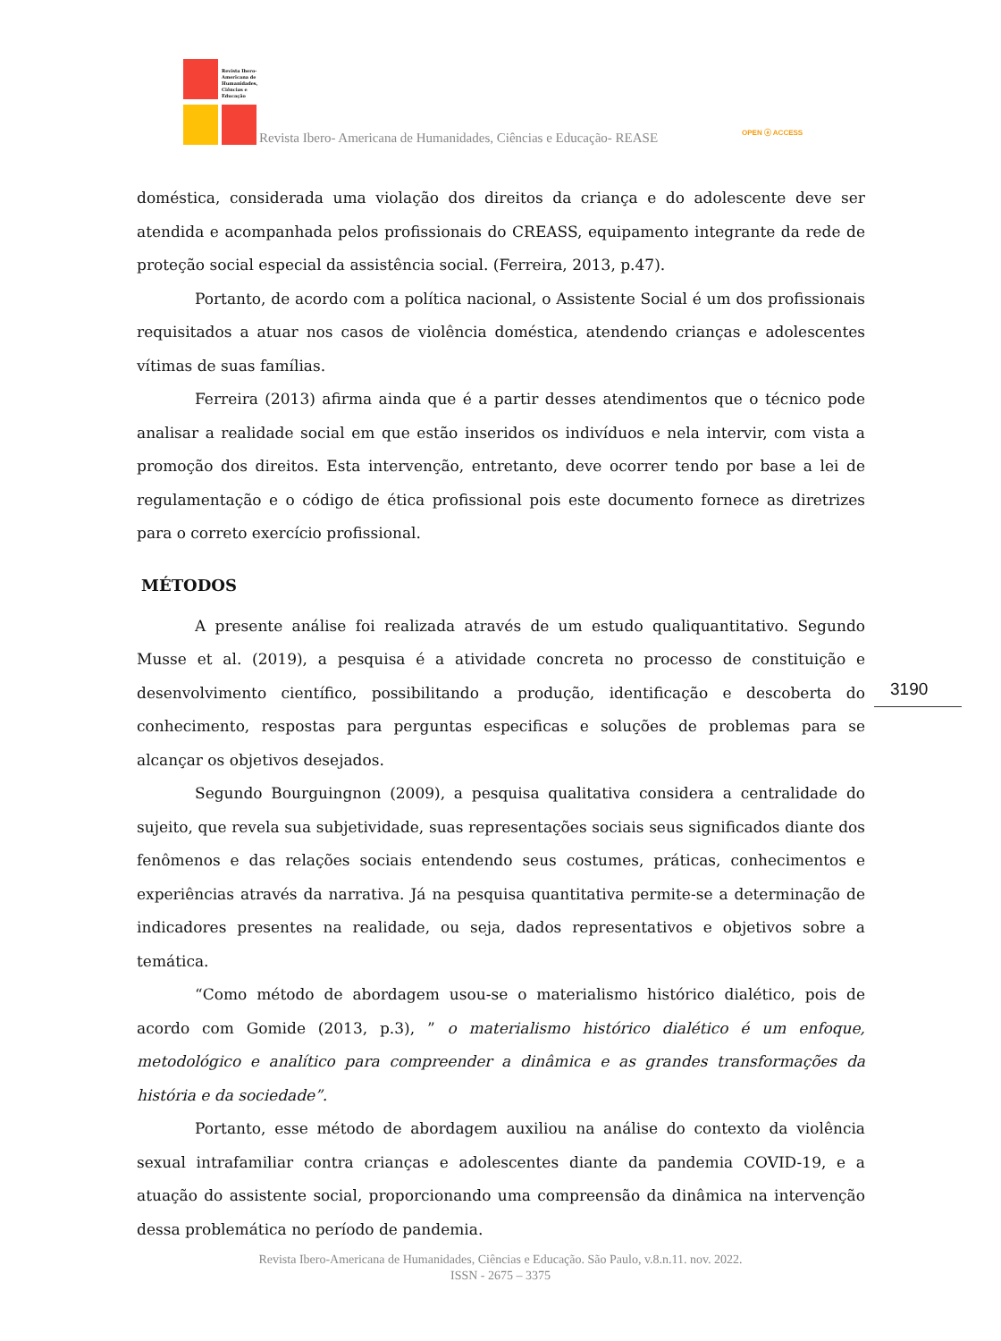Revista Ibero-Americana de Humanidades, Ciências e Educação
Revista Ibero- Americana de Humanidades, Ciências e Educação- REASE
OPEN ⓐ ACCESS
doméstica, considerada uma violação dos direitos da criança e do adolescente deve ser atendida e acompanhada pelos profissionais do CREASS, equipamento integrante da rede de proteção social especial da assistência social. (Ferreira, 2013, p.47).
Portanto, de acordo com a política nacional, o Assistente Social é um dos profissionais requisitados a atuar nos casos de violência doméstica, atendendo crianças e adolescentes vítimas de suas famílias.
Ferreira (2013) afirma ainda que é a partir desses atendimentos que o técnico pode analisar a realidade social em que estão inseridos os indivíduos e nela intervir, com vista a promoção dos direitos. Esta intervenção, entretanto, deve ocorrer tendo por base a lei de regulamentação e o código de ética profissional pois este documento fornece as diretrizes para o correto exercício profissional.
MÉTODOS
A presente análise foi realizada através de um estudo qualiquantitativo. Segundo Musse et al. (2019), a pesquisa é a atividade concreta no processo de constituição e desenvolvimento científico, possibilitando a produção, identificação e descoberta do conhecimento, respostas para perguntas especificas e soluções de problemas para se alcançar os objetivos desejados.
Segundo Bourguingnon (2009), a pesquisa qualitativa considera a centralidade do sujeito, que revela sua subjetividade, suas representações sociais seus significados diante dos fenômenos e das relações sociais entendendo seus costumes, práticas, conhecimentos e experiências através da narrativa. Já na pesquisa quantitativa permite-se a determinação de indicadores presentes na realidade, ou seja, dados representativos e objetivos sobre a temática.
“Como método de abordagem usou-se o materialismo histórico dialético, pois de acordo com Gomide (2013, p.3), ” o materialismo histórico dialético é um enfoque, metodológico e analítico para compreender a dinâmica e as grandes transformações da história e da sociedade”.
Portanto, esse método de abordagem auxiliou na análise do contexto da violência sexual intrafamiliar contra crianças e adolescentes diante da pandemia COVID-19, e a atuação do assistente social, proporcionando uma compreensão da dinâmica na intervenção dessa problemática no período de pandemia.
3190
Revista Ibero-Americana de Humanidades, Ciências e Educação. São Paulo, v.8.n.11. nov. 2022.
ISSN - 2675 – 3375